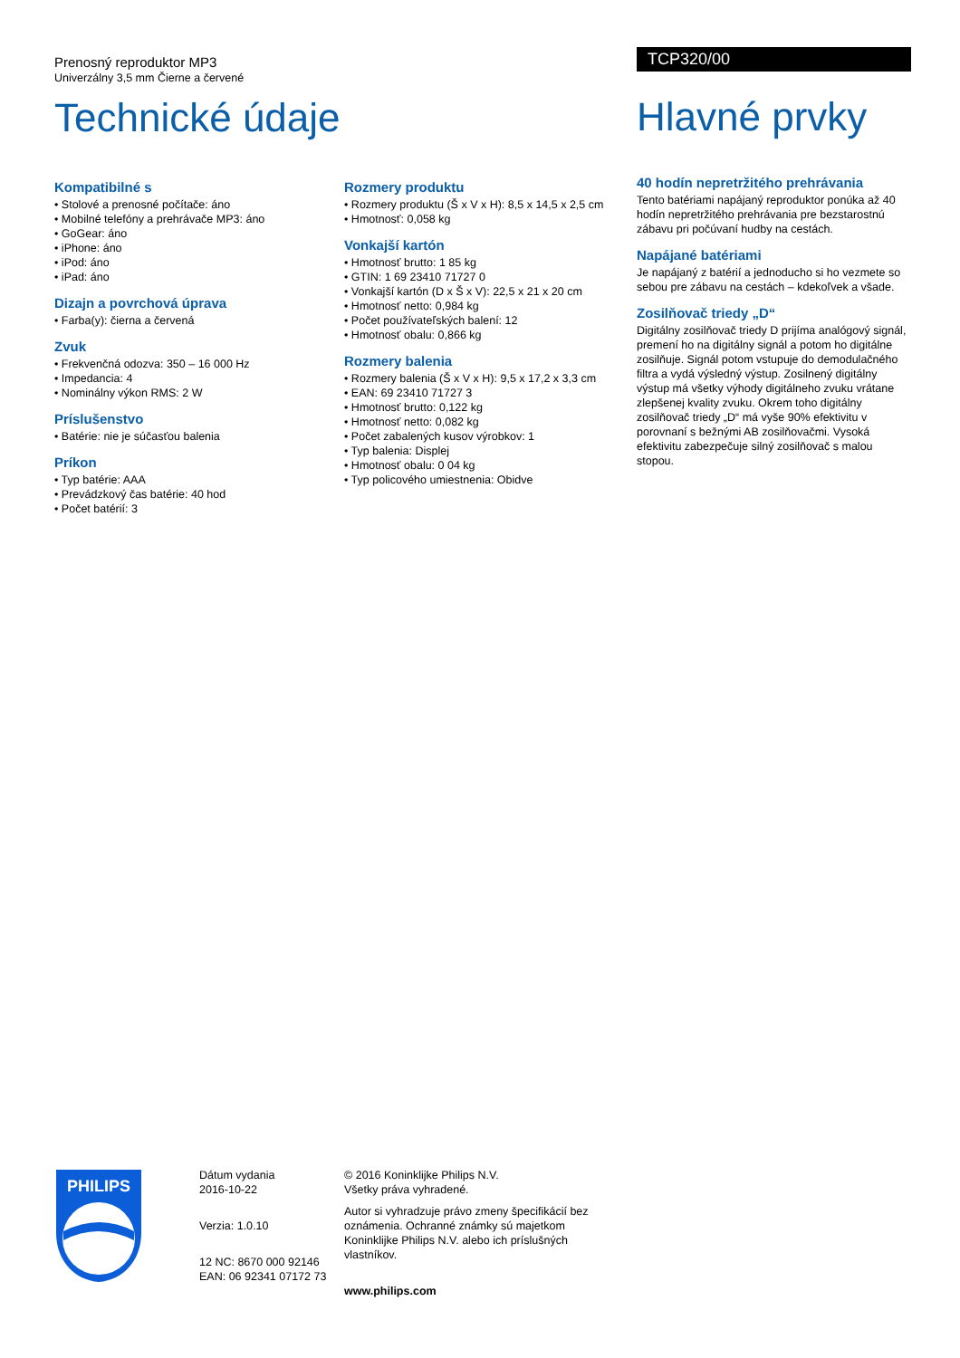Prenosný reproduktor MP3
Univerzálny 3,5 mm Čierne a červené
Technické údaje
TCP320/00
Hlavné prvky
40 hodín nepretržitého prehrávania
Tento batériami napájaný reproduktor ponúka až 40 hodín nepretržitého prehrávania pre bezstarostnú zábavu pri počúvaní hudby na cestách.
Napájané batériami
Je napájaný z batérií a jednoducho si ho vezmete so sebou pre zábavu na cestách – kdekoľvek a všade.
Zosilňovač triedy „D“
Digitálny zosilňovač triedy D prijíma analógový signál, premení ho na digitálny signál a potom ho digitálne zosilňuje. Signál potom vstupuje do demodulačného filtra a vydá výsledný výstup. Zosilnený digitálny výstup má všetky výhody digitálneho zvuku vrátane zlepšenej kvality zvuku. Okrem toho digitálny zosilňovač triedy „D“ má vyše 90% efektivitu v porovnaní s bežnými AB zosilňovačmi. Vysoká efektivitu zabezpečuje silný zosilňovač s malou stopou.
Kompatibilné s
• Stolové a prenosné počítače: áno
• Mobilné telefóny a prehrávače MP3: áno
• GoGear: áno
• iPhone: áno
• iPod: áno
• iPad: áno
Dizajn a povrchová úprava
• Farba(y): čierna a červená
Zvuk
• Frekvenčná odozva: 350 – 16 000 Hz
• Impedancia: 4
• Nominálny výkon RMS: 2 W
Príslušenstvo
• Batérie: nie je súčasťou balenia
Príkon
• Typ batérie: AAA
• Prevádzkový čas batérie: 40 hod
• Počet batérií: 3
Rozmery produktu
• Rozmery produktu (Š x V x H): 8,5 x 14,5 x 2,5 cm
• Hmotnosť: 0,058 kg
Vonkajší kartón
• Hmotnosť brutto: 1 85 kg
• GTIN: 1 69 23410 71727 0
• Vonkajší kartón (D x Š x V): 22,5 x 21 x 20 cm
• Hmotnosť netto: 0,984 kg
• Počet používateľských balení: 12
• Hmotnosť obalu: 0,866 kg
Rozmery balenia
• Rozmery balenia (Š x V x H): 9,5 x 17,2 x 3,3 cm
• EAN: 69 23410 71727 3
• Hmotnosť brutto: 0,122 kg
• Hmotnosť netto: 0,082 kg
• Počet zabalených kusov výrobkov: 1
• Typ balenia: Displej
• Hmotnosť obalu: 0 04 kg
• Typ policového umiestnenia: Obidve
PHILIPS
Dátum vydania
2016-10-22
Verzia: 1.0.10
12 NC: 8670 000 92146
EAN: 06 92341 07172 73
© 2016 Koninklijke Philips N.V.
Všetky práva vyhradené.
Autor si vyhradzuje právo zmeny špecifikácií bez oznámenia. Ochranné známky sú majetkom Koninklijke Philips N.V. alebo ich príslušných vlastníkov.
www.philips.com